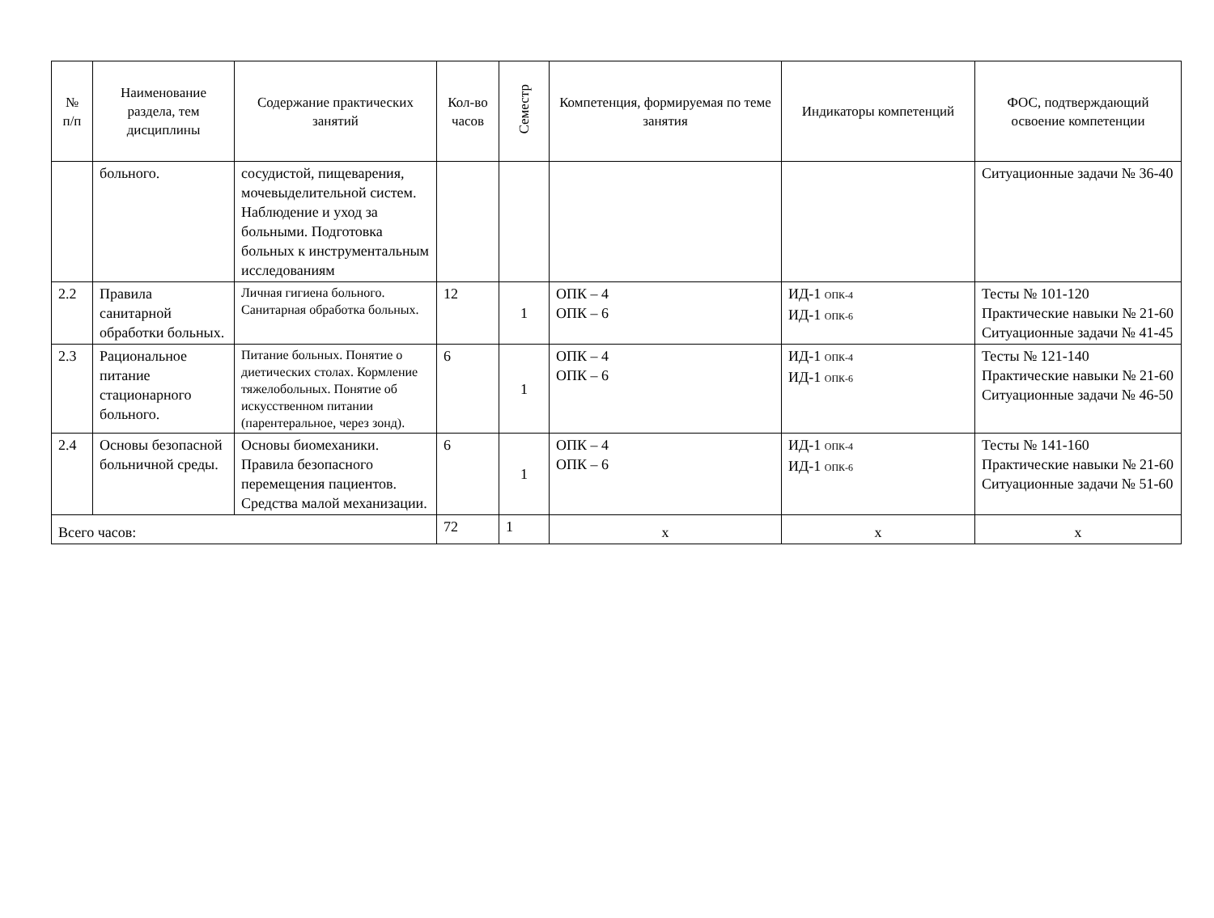| № п/п | Наименование раздела, тем дисциплины | Содержание практических занятий | Кол-во часов | Семестр | Компетенция, формируемая по теме занятия | Индикаторы компетенций | ФОС, подтверждающий освоение компетенции |
| --- | --- | --- | --- | --- | --- | --- | --- |
| | больного. | сосудистой, пищеварения, мочевыделительной систем. Наблюдение и уход за больными. Подготовка больных к инструментальным исследованиям | | | | | Ситуационные задачи № 36-40 |
| 2.2 | Правила санитарной обработки больных. | Личная гигиена больного. Санитарная обработка больных. | 12 | 1 | ОПК – 4 ОПК – 6 | ИД-1 <sub>ОПК-4</sub> ИД-1 <sub>ОПК-6</sub> | Тесты № 101-120 Практические навыки № 21-60 Ситуационные задачи № 41-45 |
| 2.3 | Рациональное питание стационарного больного. | Питание больных. Понятие о диетических столах. Кормление тяжелобольных. Понятие об искусственном питании (парентеральное, через зонд). | 6 | 1 | ОПК – 4 ОПК – 6 | ИД-1 <sub>ОПК-4</sub> ИД-1 <sub>ОПК-6</sub> | Тесты № 121-140 Практические навыки № 21-60 Ситуационные задачи № 46-50 |
| 2.4 | Основы безопасной больничной среды. | Основы биомеханики. Правила безопасного перемещения пациентов. Средства малой механизации. | 6 | 1 | ОПК – 4 ОПК – 6 | ИД-1 <sub>ОПК-4</sub> ИД-1 <sub>ОПК-6</sub> | Тесты № 141-160 Практические навыки № 21-60 Ситуационные задачи № 51-60 |
| Всего часов: | | | 72 | 1 | х | х | х |